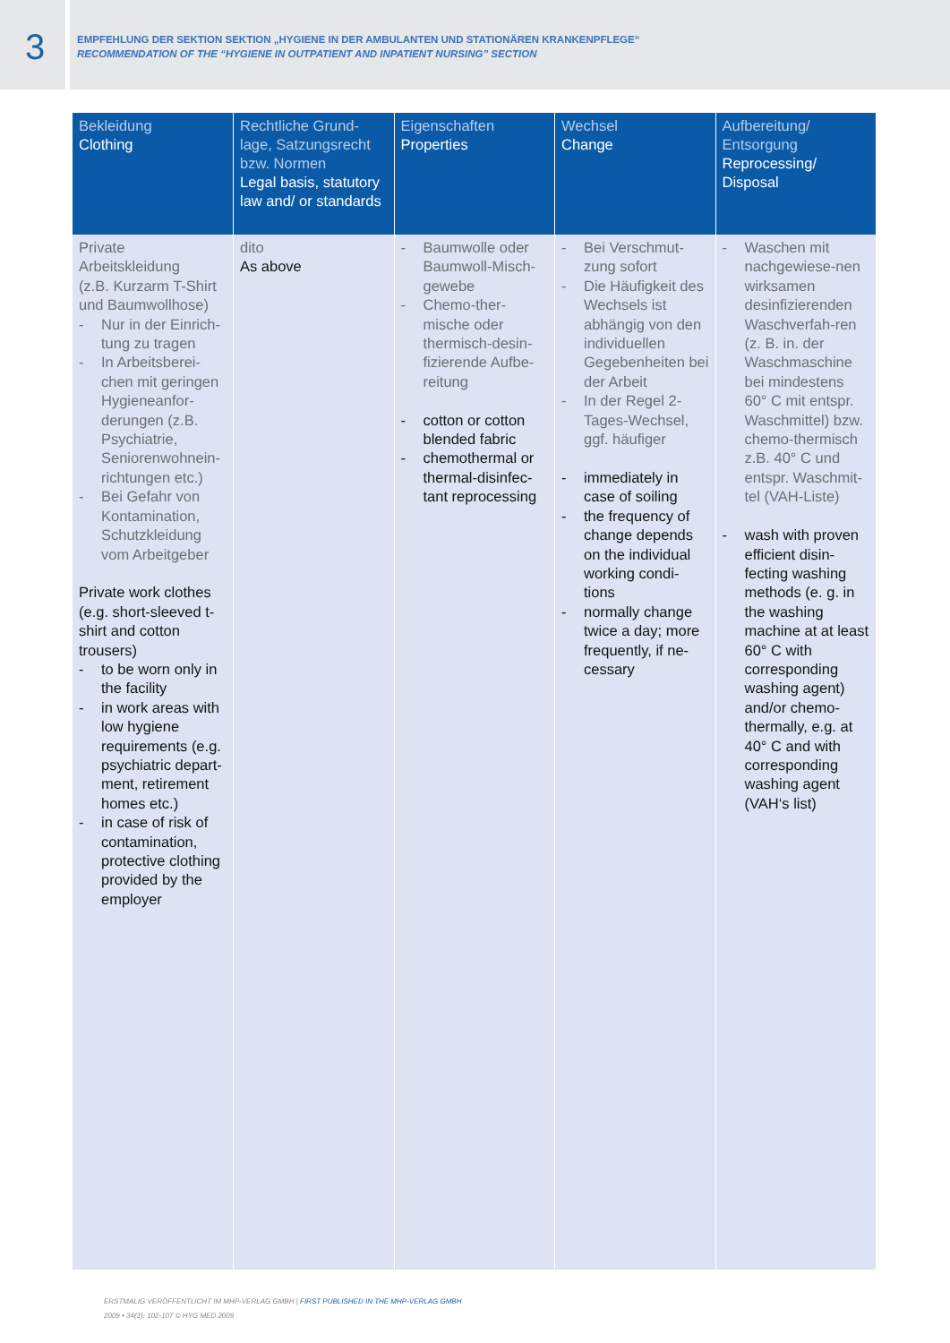3
EMPFEHLUNG DER SEKTION SEKTION „HYGIENE IN DER AMBULANTEN UND STATIONÄREN KRANKENPFLEGE“
RECOMMENDATION OF THE “HYGIENE IN OUTPATIENT AND INPATIENT NURSING” SECTION
| Bekleidung Clothing | Rechtliche Grund-lage, Satzungsrecht bzw. Normen Legal basis, statutory law and/ or standards | Eigenschaften Properties | Wechsel Change | Aufbereitung/ Entsorgung Reprocessing/ Disposal |
| --- | --- | --- | --- | --- |
| Private Arbeitskleidung (z.B. Kurzarm T-Shirt und Baumwollhose) - Nur in der Einrich-tung zu tragen - In Arbeitsberei-chen mit geringen Hygieneanfor-derungen (z.B. Psychiatrie, Seniorenwohnein-richtungen etc.) - Bei Gefahr von Kontamination, Schutzkleidung vom Arbeitgeber Private work clothes (e.g. short-sleeved t-shirt and cotton trousers) - to be worn only in the facility - in work areas with low hygiene requirements (e.g. psychiatric depart-ment, retirement homes etc.) - in case of risk of contamination, protective clothing provided by the employer | dito As above | - Baumwolle oder Baumwoll-Misch-gewebe - Chemo-ther-mische oder thermisch-desin-fizierende Aufbe-reitung - cotton or cotton blended fabric - chemothermal or thermal-disinfec-tant reprocessing | - Bei Verschmut-zung sofort - Die Häufigkeit des Wechsels ist abhängig von den individuellen Gegebenheiten bei der Arbeit - In der Regel 2-Tages-Wechsel, ggf. häufiger - immediately in case of soiling - the frequency of change depends on the individual working condi-tions - normally change twice a day; more frequently, if ne-cessary | - Waschen mit nachgewiese-nen wirksamen desinfizierenden Waschverfah-ren (z. B. in. der Waschmaschine bei mindestens 60° C mit entspr. Waschmittel) bzw. chemo-thermisch z.B. 40° C und entspr. Waschmit-tel (VAH-Liste) - wash with proven efficient disin-fecting washing methods (e. g. in the washing machine at at least 60° C with corresponding washing agent) and/or chemo-thermally, e.g. at 40° C and with corresponding washing agent (VAH‘s list) |
ERSTMALIG VERÖFFENTLICHT IM MHP-VERLAG GMBH | FIRST PUBLISHED IN THE MHP-VERLAG GMBH
2009 • 34(3): 102-107 © HYG MED 2009